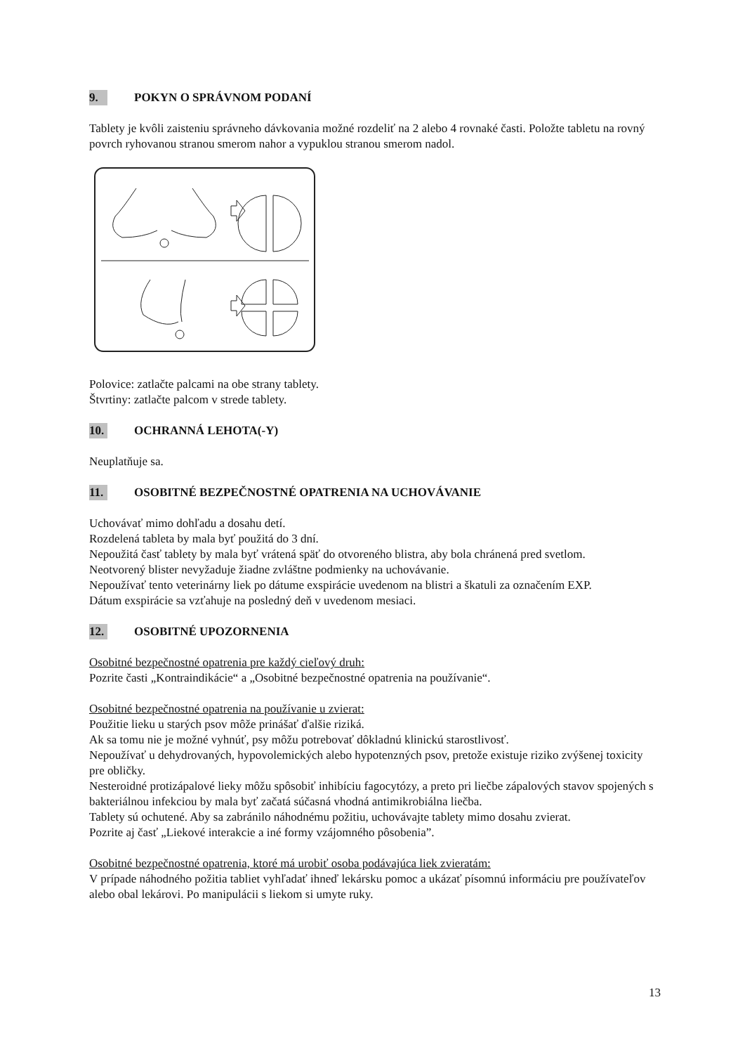9. POKYN O SPRÁVNOM PODANÍ
Tablety je kvôli zaisteniu správneho dávkovania možné rozdeliť na 2 alebo 4 rovnaké časti. Položte tabletu na rovný povrch ryhovanou stranou smerom nahor a vypuklou stranou smerom nadol.
Polovice: zatlačte palcami na obe strany tablety.
Štvrtiny: zatlačte palcom v strede tablety.
10. OCHRANNÁ LEHOTA(-Y)
Neuplatňuje sa.
11. OSOBITNÉ BEZPEČNOSTNÉ OPATRENIA NA UCHOVÁVANIE
Uchovávať mimo dohľadu a dosahu detí.
Rozdelená tableta by mala byť použitá do 3 dní.
Nepoužitá časť tablety by mala byť vrátená späť do otvoreného blistra, aby bola chránená pred svetlom.
Neotvorený blister nevyžaduje žiadne zvláštne podmienky na uchovávanie.
Nepoužívať tento veterinárny liek po dátume exspirácie uvedenom na blistri a škatuli za označením EXP.
Dátum exspirácie sa vzťahuje na posledný deň v uvedenom mesiaci.
12. OSOBITNÉ UPOZORNENIA
Osobitné bezpečnostné opatrenia pre každý cieľový druh:
Pozrite časti „Kontraindikácie“ a „Osobitné bezpečnostné opatrenia na používanie“.
Osobitné bezpečnostné opatrenia na používanie u zvierat:
Použitie lieku u starých psov môže prinášať ďalšie riziká.
Ak sa tomu nie je možné vyhnúť, psy môžu potrebovať dôkladnú klinickú starostlivosť.
Nepoužívať u dehydrovaných, hypovolemických alebo hypotenzných psov, pretože existuje riziko zvýšenej toxicity pre obličky.
Nesteroidné protizápalové lieky môžu spôsobiť inhibíciu fagocytózy, a preto pri liečbe zápalových stavov spojených s bakteriálnou infekciou by mala byť začatá súčasná vhodná antimikrobiálna liečba.
Tablety sú ochutené. Aby sa zabránilo náhodnému požitiu, uchovávajte tablety mimo dosahu zvierat.
Pozrite aj časť „Liekové interakcie a iné formy vzájomného pôsobenia”.
Osobitné bezpečnostné opatrenia, ktoré má urobiť osoba podávajúca liek zvieratám:
V prípade náhodného požitia tabliet vyhľadať ihneď lekársku pomoc a ukázať písomnú informáciu pre používateľov alebo obal lekárovi. Po manipulácii s liekom si umyte ruky.
13